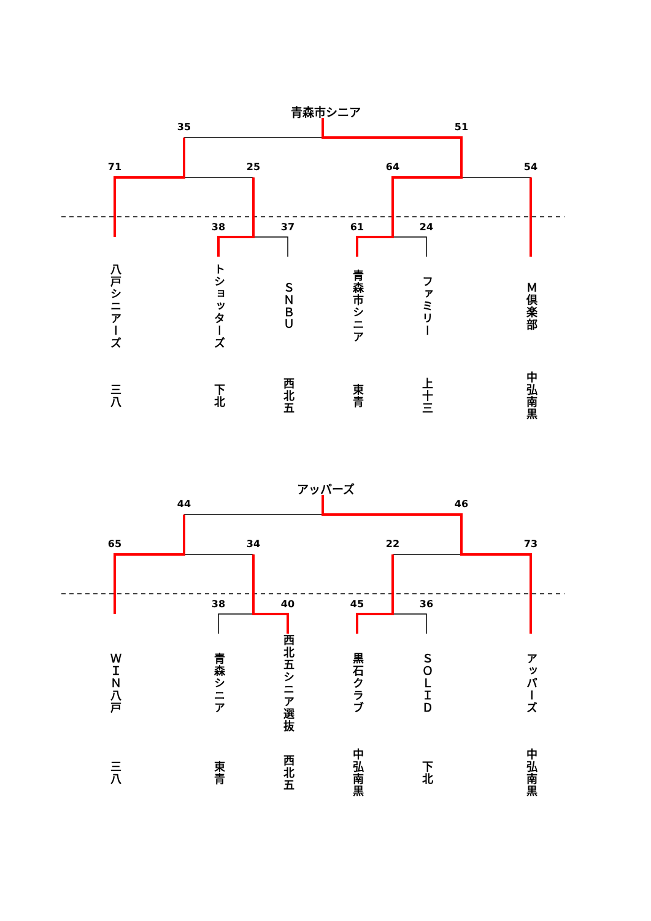青森市シニア
35 51
71 25 64 54
38 37 61 24
八戸シニアーズ
トショッターズ
ＳＮＢＵ
青森市シニア
ファミリー
Ｍ倶楽部
三八
下北
西北五
東青
上十三
中弘南黒
アッパーズ
44 46
65 34 22 73
38 40 45 36
ＷＩＮ八戸
青森シニア
西北五シニア選抜
黒石クラブ
ＳＯＬＩＤ
アッパーズ
三八
東青
西北五
中弘南黒
下北
中弘南黒